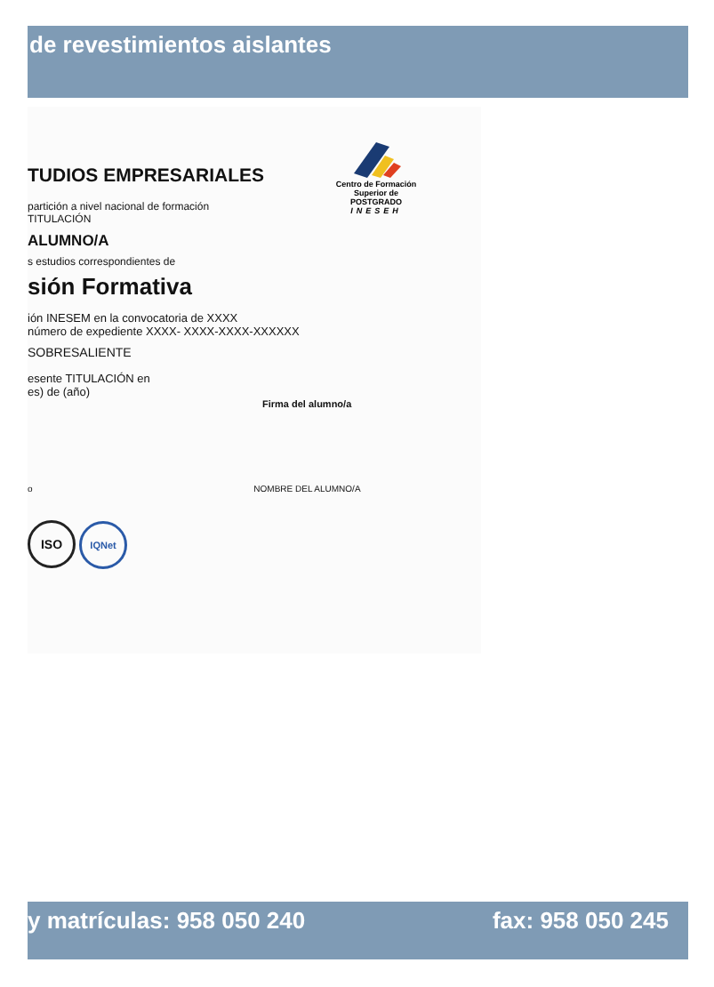de revestimientos aislantes
Centro de Formación
Superior de POSTGRADO
INESEH
TUDIOS EMPRESARIALES
partición a nivel nacional de formación
TITULACIÓN
ALUMNO/A
s estudios correspondientes de
sión Formativa
ión INESEM en la convocatoria de XXXX
número de expediente XXXX- XXXX-XXXX-XXXXXX
SOBRESALIENTE
esente TITULACIÓN en
es) de (año)
Firma del alumno/a
o NOMBRE DEL ALUMNO/A
ISO IQNet
y matrículas: 958 050 240 fax: 958 050 245